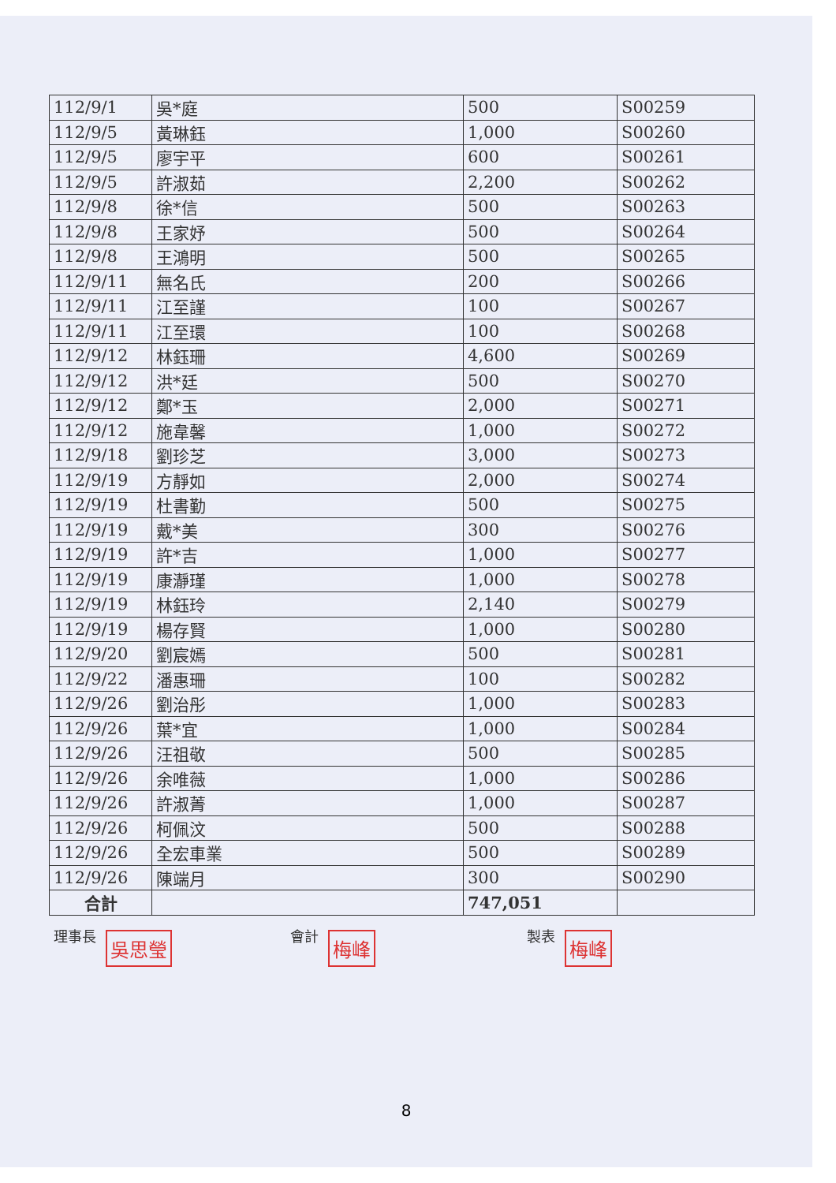| 112/9/1 | 吳*庭 | 500 | S00259 |
| 112/9/5 | 黃琳鈺 | 1,000 | S00260 |
| 112/9/5 | 廖宇平 | 600 | S00261 |
| 112/9/5 | 許淑茹 | 2,200 | S00262 |
| 112/9/8 | 徐*信 | 500 | S00263 |
| 112/9/8 | 王家妤 | 500 | S00264 |
| 112/9/8 | 王鴻明 | 500 | S00265 |
| 112/9/11 | 無名氏 | 200 | S00266 |
| 112/9/11 | 江至謹 | 100 | S00267 |
| 112/9/11 | 江至環 | 100 | S00268 |
| 112/9/12 | 林鈺珊 | 4,600 | S00269 |
| 112/9/12 | 洪*廷 | 500 | S00270 |
| 112/9/12 | 鄭*玉 | 2,000 | S00271 |
| 112/9/12 | 施韋馨 | 1,000 | S00272 |
| 112/9/18 | 劉珍芝 | 3,000 | S00273 |
| 112/9/19 | 方靜如 | 2,000 | S00274 |
| 112/9/19 | 杜書勤 | 500 | S00275 |
| 112/9/19 | 戴*美 | 300 | S00276 |
| 112/9/19 | 許*吉 | 1,000 | S00277 |
| 112/9/19 | 康瀞瑾 | 1,000 | S00278 |
| 112/9/19 | 林鈺玲 | 2,140 | S00279 |
| 112/9/19 | 楊存賢 | 1,000 | S00280 |
| 112/9/20 | 劉宸嫣 | 500 | S00281 |
| 112/9/22 | 潘惠珊 | 100 | S00282 |
| 112/9/26 | 劉治彤 | 1,000 | S00283 |
| 112/9/26 | 葉*宜 | 1,000 | S00284 |
| 112/9/26 | 汪祖敬 | 500 | S00285 |
| 112/9/26 | 余唯薇 | 1,000 | S00286 |
| 112/9/26 | 許淑菁 | 1,000 | S00287 |
| 112/9/26 | 柯佩汶 | 500 | S00288 |
| 112/9/26 | 全宏車業 | 500 | S00289 |
| 112/9/26 | 陳端月 | 300 | S00290 |
| 合計 | | 747,051 | |
理事長 吳思瑩
會計 梅峰
製表 梅峰
8